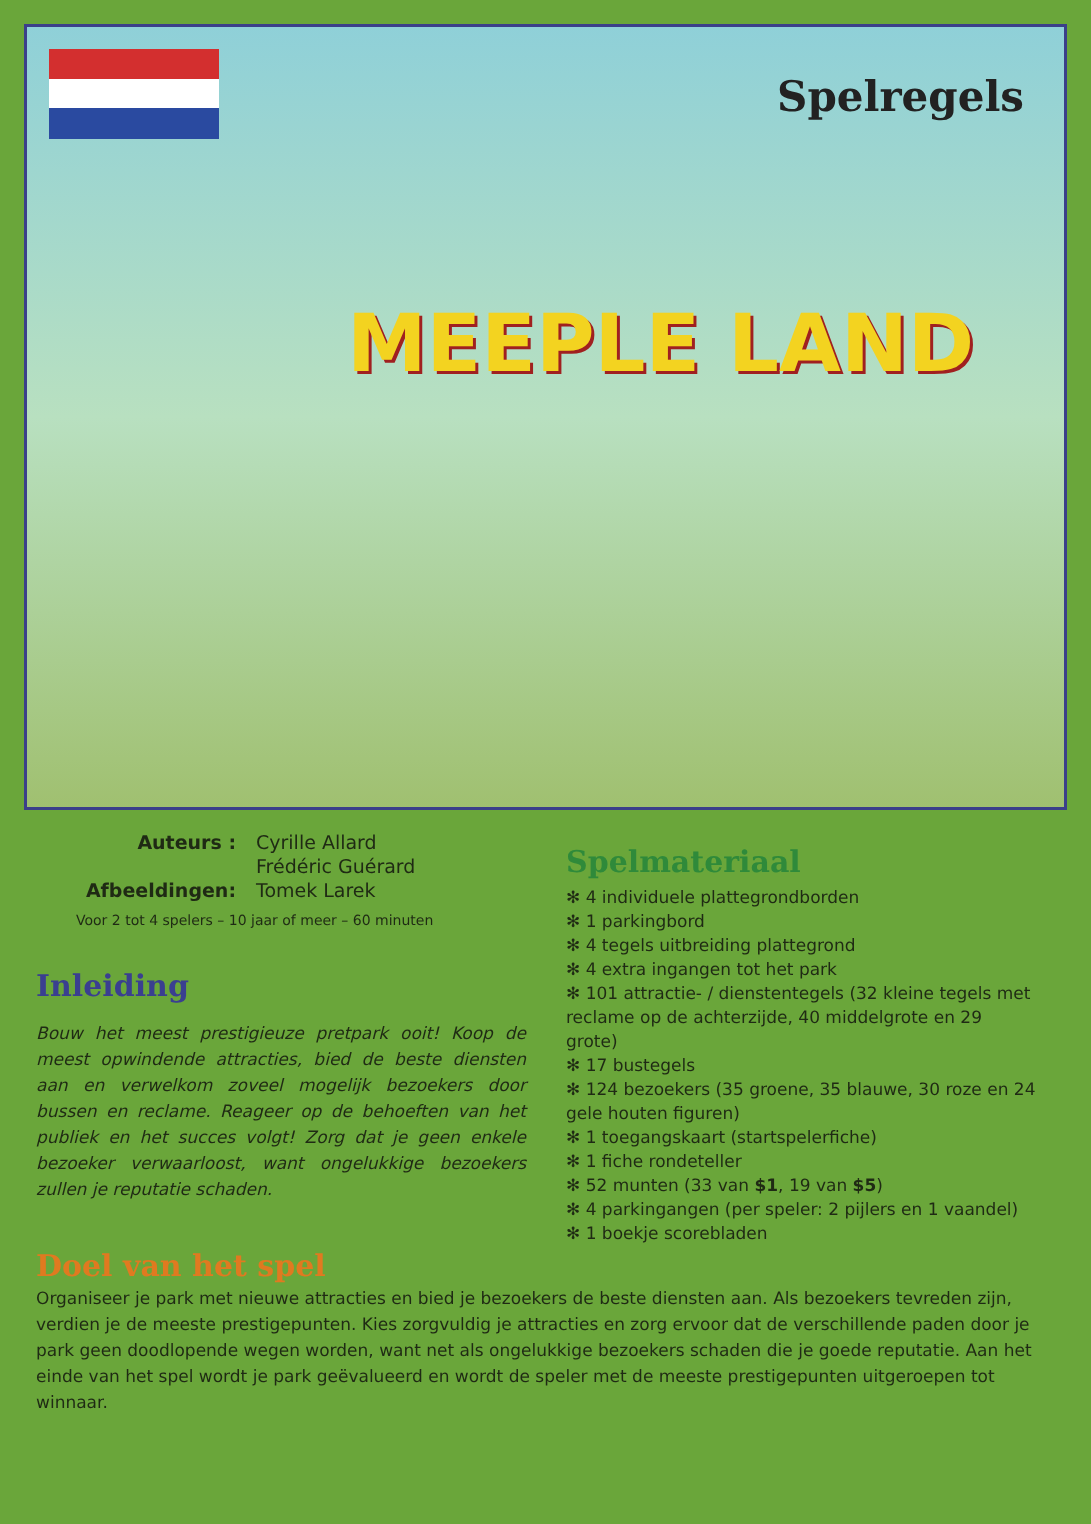Spelregels
MEEPLE LAND
Auteurs : Cyrille Allard
Frédéric Guérard Afbeeldingen: Tomek Larek
Voor 2 tot 4 spelers – 10 jaar of meer – 60 minuten
Inleiding
Bouw het meest prestigieuze pretpark ooit! Koop de meest opwindende attracties, bied de beste diensten aan en verwelkom zoveel mogelijk bezoekers door bussen en reclame. Reageer op de behoeften van het publiek en het succes volgt! Zorg dat je geen enkele bezoeker verwaarloost, want ongelukkige bezoekers zullen je reputatie schaden.
Spelmateriaal
✻ 4 individuele plattegrondborden
✻ 1 parkingbord
✻ 4 tegels uitbreiding plattegrond
✻ 4 extra ingangen tot het park
✻ 101 attractie- / dienstentegels (32 kleine tegels met reclame op de achterzijde, 40 middelgrote en 29 grote)
✻ 17 bustegels
✻ 124 bezoekers (35 groene, 35 blauwe, 30 roze en 24 gele houten figuren)
✻ 1 toegangskaart (startspelerfiche)
✻ 1 fiche rondeteller
✻ 52 munten (33 van $1, 19 van $5)
✻ 4 parkingangen (per speler: 2 pijlers en 1 vaandel)
✻ 1 boekje scorebladen
Doel van het spel
Organiseer je park met nieuwe attracties en bied je bezoekers de beste diensten aan. Als bezoekers tevreden zijn, verdien je de meeste prestigepunten. Kies zorgvuldig je attracties en zorg ervoor dat de verschillende paden door je park geen doodlopende wegen worden, want net als ongelukkige bezoekers schaden die je goede reputatie. Aan het einde van het spel wordt je park geëvalueerd en wordt de speler met de meeste prestigepunten uitgeroepen tot winnaar.